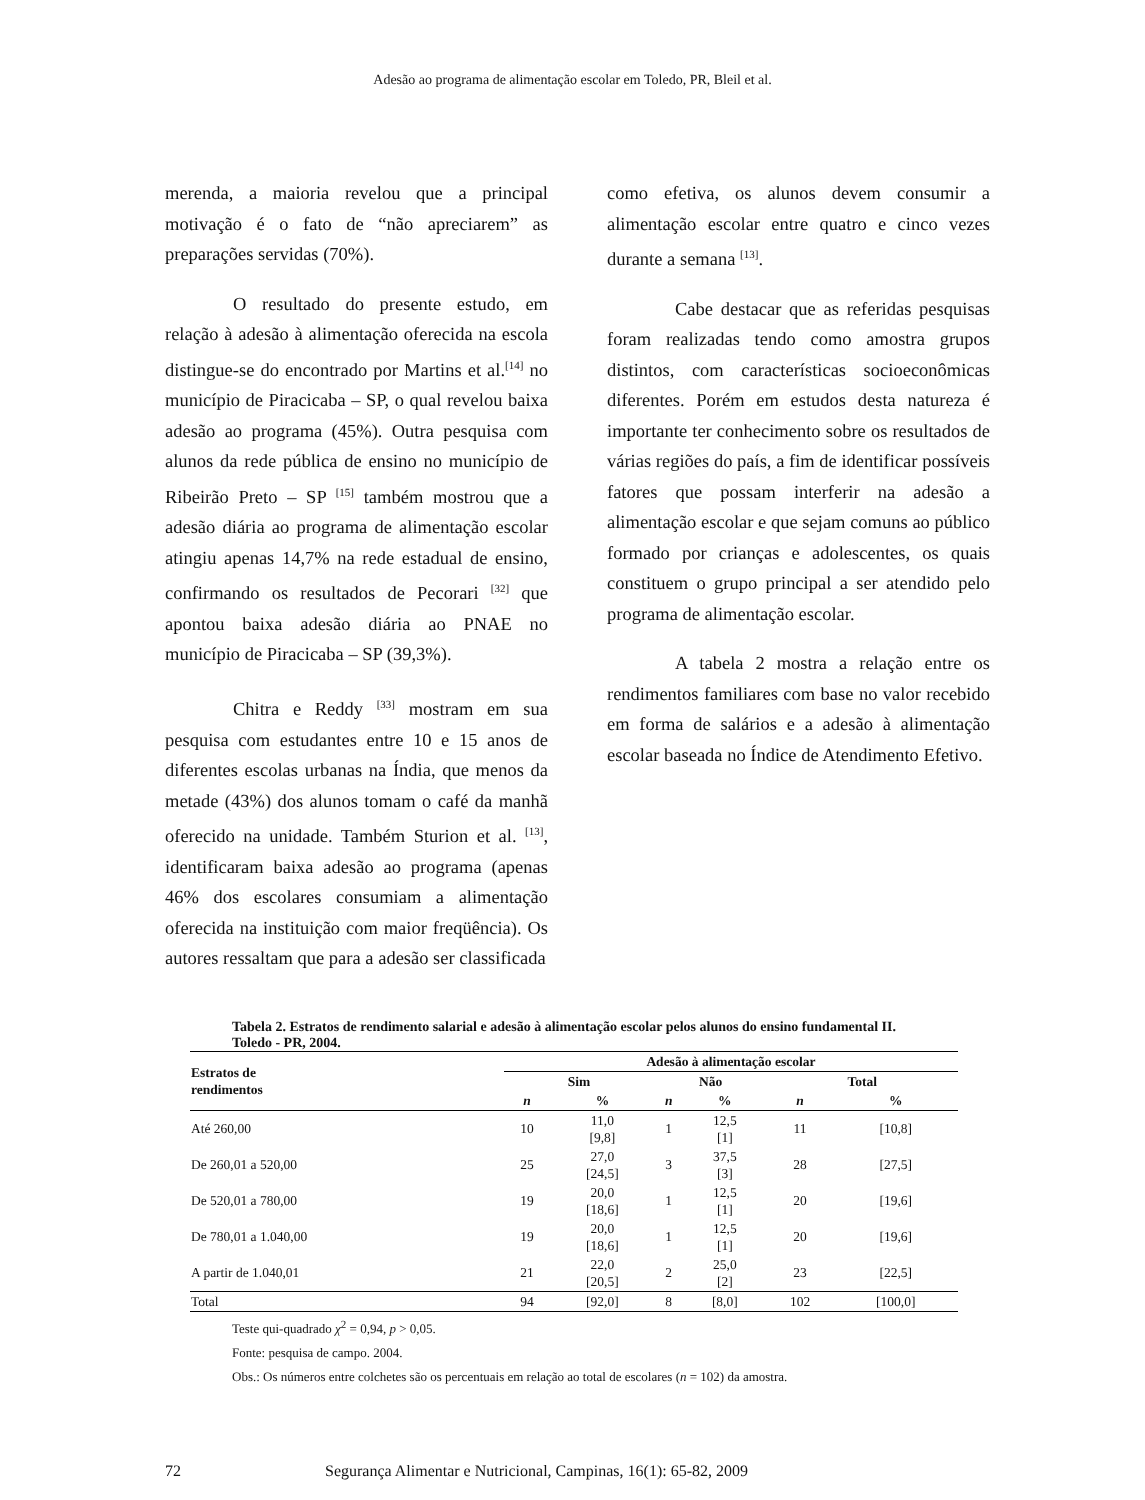Adesão ao programa de alimentação escolar em Toledo, PR, Bleil et al.
merenda, a maioria revelou que a principal motivação é o fato de “não apreciarem” as preparações servidas (70%).
O resultado do presente estudo, em relação à adesão à alimentação oferecida na escola distingue-se do encontrado por Martins et al.<sup>[14]</sup> no município de Piracicaba – SP, o qual revelou baixa adesão ao programa (45%). Outra pesquisa com alunos da rede pública de ensino no município de Ribeirão Preto – SP <sup>[15]</sup> também mostrou que a adesão diária ao programa de alimentação escolar atingiu apenas 14,7% na rede estadual de ensino, confirmando os resultados de Pecorari <sup>[32]</sup> que apontou baixa adesão diária ao PNAE no município de Piracicaba – SP (39,3%).
Chitra e Reddy <sup>[33]</sup> mostram em sua pesquisa com estudantes entre 10 e 15 anos de diferentes escolas urbanas na Índia, que menos da metade (43%) dos alunos tomam o café da manhã oferecido na unidade. Também Sturion et al. <sup>[13]</sup>, identificaram baixa adesão ao programa (apenas 46% dos escolares consumiam a alimentação oferecida na instituição com maior freqüência). Os autores ressaltam que para a adesão ser classificada
como efetiva, os alunos devem consumir a alimentação escolar entre quatro e cinco vezes durante a semana <sup>[13]</sup>.
Cabe destacar que as referidas pesquisas foram realizadas tendo como amostra grupos distintos, com características socioeconômicas diferentes. Porém em estudos desta natureza é importante ter conhecimento sobre os resultados de várias regiões do país, a fim de identificar possíveis fatores que possam interferir na adesão a alimentação escolar e que sejam comuns ao público formado por crianças e adolescentes, os quais constituem o grupo principal a ser atendido pelo programa de alimentação escolar.
A tabela 2 mostra a relação entre os rendimentos familiares com base no valor recebido em forma de salários e a adesão à alimentação escolar baseada no Índice de Atendimento Efetivo.
Tabela 2. Estratos de rendimento salarial e adesão à alimentação escolar pelos alunos do ensino fundamental II. Toledo - PR, 2004.
| Estratos de rendimentos | Adesão à alimentação escolar | | | | | |
| --- | --- | --- | --- | --- | --- | --- |
| | Sim | | Não | | Total | |
| | n | % | n | % | n | % |
| Até 260,00 | 10 | 11,0 [9,8] | 1 | 12,5 [1] | 11 | [10,8] |
| De 260,01 a 520,00 | 25 | 27,0 [24,5] | 3 | 37,5 [3] | 28 | [27,5] |
| De 520,01 a 780,00 | 19 | 20,0 [18,6] | 1 | 12,5 [1] | 20 | [19,6] |
| De 780,01 a 1.040,00 | 19 | 20,0 [18,6] | 1 | 12,5 [1] | 20 | [19,6] |
| A partir de 1.040,01 | 21 | 22,0 [20,5] | 2 | 25,0 [2] | 23 | [22,5] |
| Total | 94 | [92,0] | 8 | [8,0] | 102 | [100,0] |
Teste qui-quadrado χ<sup>2</sup> = 0,94, p > 0,05.
Fonte: pesquisa de campo. 2004.
Obs.: Os números entre colchetes são os percentuais em relação ao total de escolares (n = 102) da amostra.
72 Segurança Alimentar e Nutricional, Campinas, 16(1): 65-82, 2009